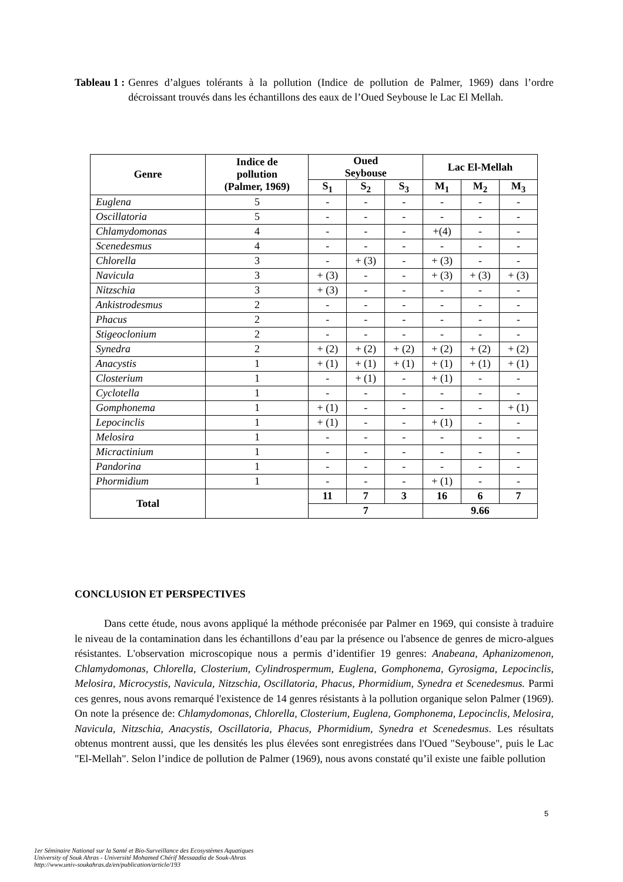Tableau 1 : Genres d’algues tolérants à la pollution (Indice de pollution de Palmer, 1969) dans l’ordre décroissant trouvés dans les échantillons des eaux de l’Oued Seybouse le Lac El Mellah.
| Genre | Indice de pollution (Palmer, 1969) | Oued Seybouse | | | Lac El-Mellah | | |
| --- | --- | --- | --- | --- | --- | --- | --- |
| | | S<sub>1</sub> | S<sub>2</sub> | S<sub>3</sub> | M<sub>1</sub> | M<sub>2</sub> | M<sub>3</sub> |
| Euglena | 5 | - | - | - | - | - | - |
| Oscillatoria | 5 | - | - | - | - | - | - |
| Chlamydomonas | 4 | - | - | - | +(4) | - | - |
| Scenedesmus | 4 | - | - | - | - | - | - |
| Chlorella | 3 | - | + (3) | - | + (3) | - | - |
| Navicula | 3 | + (3) | - | - | + (3) | + (3) | + (3) |
| Nitzschia | 3 | + (3) | - | - | - | - | - |
| Ankistrodesmus | 2 | - | - | - | - | - | - |
| Phacus | 2 | - | - | - | - | - | - |
| Stigeoclonium | 2 | - | - | - | - | - | - |
| Synedra | 2 | + (2) | + (2) | + (2) | + (2) | + (2) | + (2) |
| Anacystis | 1 | + (1) | + (1) | + (1) | + (1) | + (1) | + (1) |
| Closterium | 1 | - | + (1) | - | + (1) | - | - |
| Cyclotella | 1 | - | - | - | - | - | - |
| Gomphonema | 1 | + (1) | - | - | - | - | + (1) |
| Lepocinclis | 1 | + (1) | - | - | + (1) | - | - |
| Melosira | 1 | - | - | - | - | - | - |
| Micractinium | 1 | - | - | - | - | - | - |
| Pandorina | 1 | - | - | - | - | - | - |
| Phormidium | 1 | - | - | - | + (1) | - | - |
| Total | | 11 | 7 | 3 | 16 | 6 | 7 |
| | | 7 | | | 9.66 | | |
CONCLUSION ET PERSPECTIVES
Dans cette étude, nous avons appliqué la méthode préconisée par Palmer en 1969, qui consiste à traduire le niveau de la contamination dans les échantillons d’eau par la présence ou l'absence de genres de micro-algues résistantes. L'observation microscopique nous a permis d’identifier 19 genres: Anabeana, Aphanizomenon, Chlamydomonas, Chlorella, Closterium, Cylindrospermum, Euglena, Gomphonema, Gyrosigma, Lepocinclis, Melosira, Microcystis, Navicula, Nitzschia, Oscillatoria, Phacus, Phormidium, Synedra et Scenedesmus. Parmi ces genres, nous avons remarqué l'existence de 14 genres résistants à la pollution organique selon Palmer (1969). On note la présence de: Chlamydomonas, Chlorella, Closterium, Euglena, Gomphonema, Lepocinclis, Melosira, Navicula, Nitzschia, Anacystis, Oscillatoria, Phacus, Phormidium, Synedra et Scenedesmus. Les résultats obtenus montrent aussi, que les densités les plus élevées sont enregistrées dans l'Oued "Seybouse", puis le Lac "El-Mellah". Selon l’indice de pollution de Palmer (1969), nous avons constaté qu’il existe une faible pollution
5
1er Séminaire National sur la Santé et Bio-Surveillance des Ecosystèmes Aquatiques
University of Souk Ahras - Université Mohamed Chérif Messaadia de Souk-Ahras
http://www.univ-soukahras.dz/en/publication/article/193